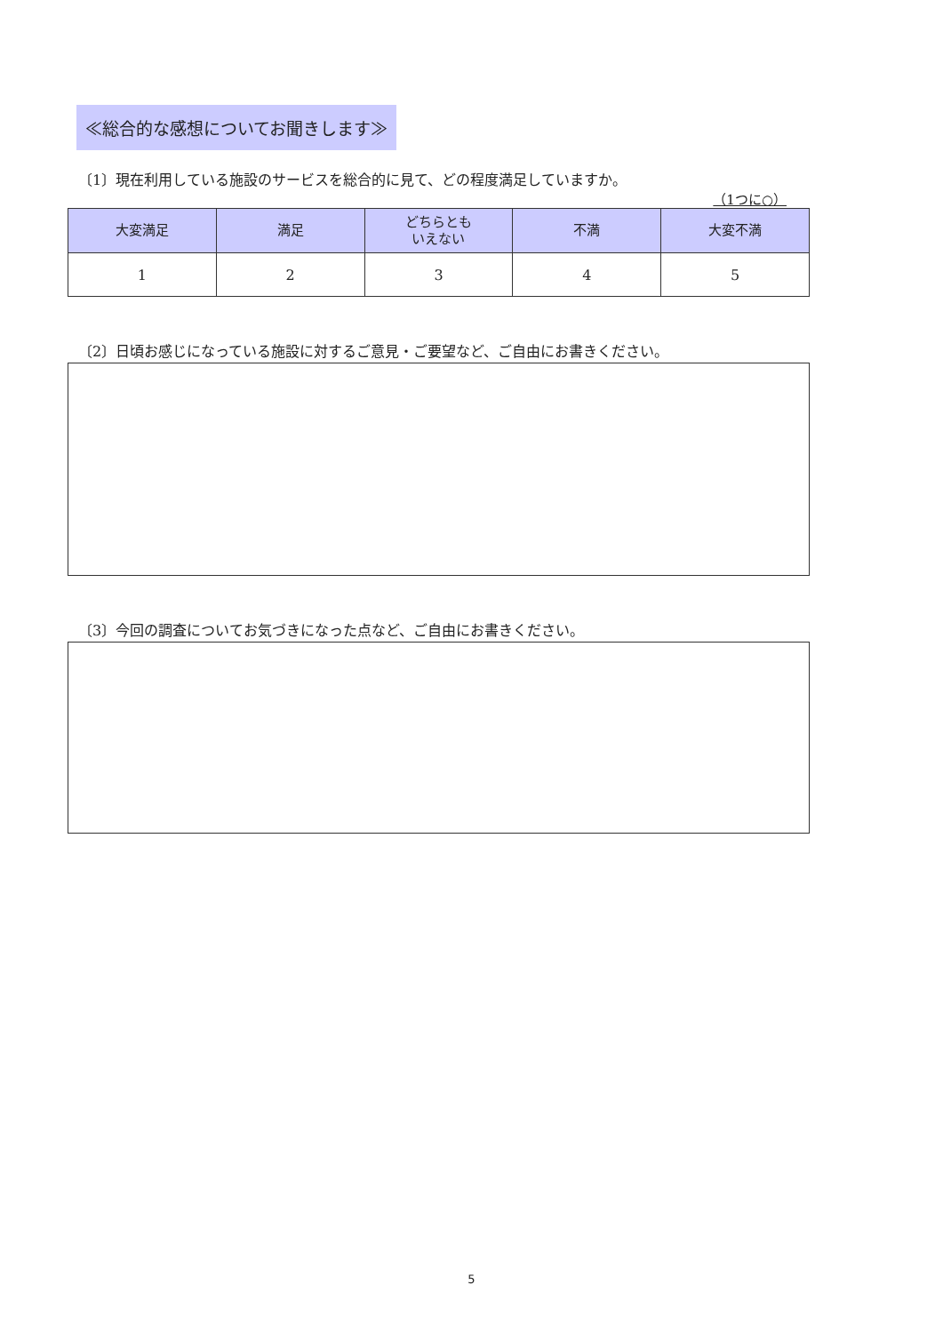≪総合的な感想についてお聞きします≫
〔1〕現在利用している施設のサービスを総合的に見て、どの程度満足していますか。
（1つに○）
| 大変満足 | 満足 | どちらとも いえない | 不満 | 大変不満 |
| --- | --- | --- | --- | --- |
| 1 | 2 | 3 | 4 | 5 |
〔2〕日頃お感じになっている施設に対するご意見・ご要望など、ご自由にお書きください。
〔3〕今回の調査についてお気づきになった点など、ご自由にお書きください。
5